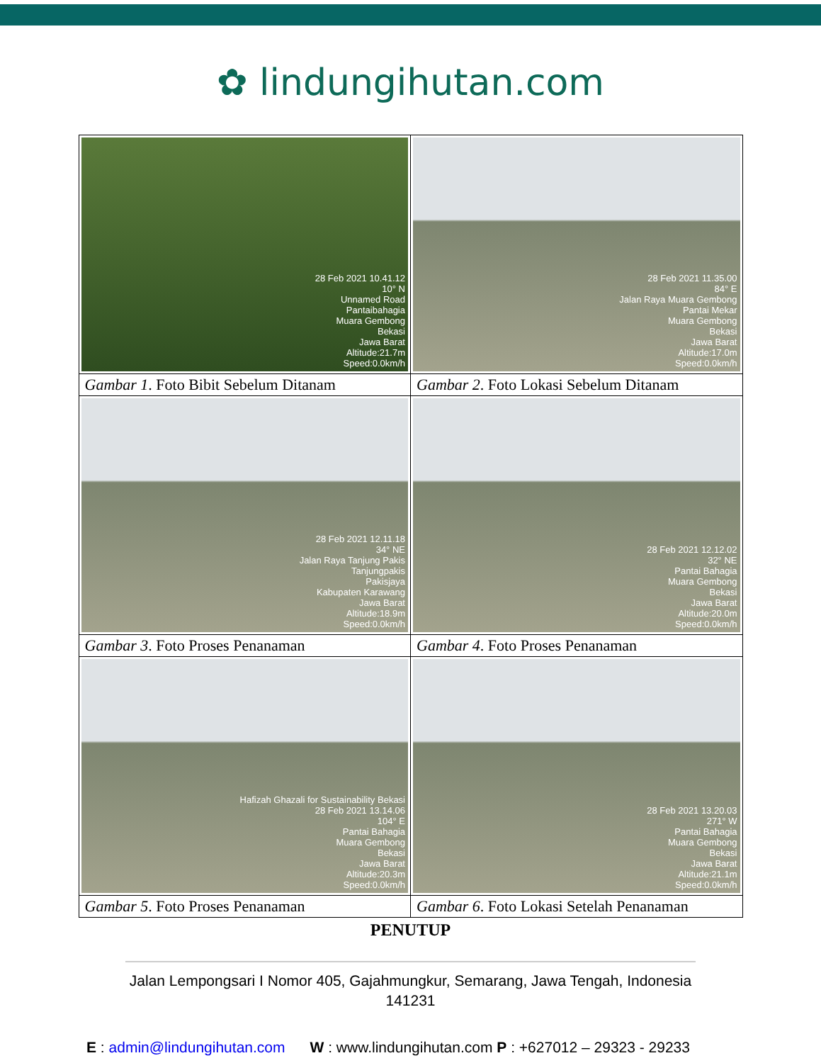✿ lindungihutan.com
| 28 Feb 2021 10.41.12 10° N Unnamed Road Pantaibahagia Muara Gembong Bekasi Jawa Barat Altitude:21.7m Speed:0.0km/h | 28 Feb 2021 11.35.00 84° E Jalan Raya Muara Gembong Pantai Mekar Muara Gembong Bekasi Jawa Barat Altitude:17.0m Speed:0.0km/h |
| Gambar 1 . Foto Bibit Sebelum Ditanam | Gambar 2 . Foto Lokasi Sebelum Ditanam |
| 28 Feb 2021 12.11.18 34° NE Jalan Raya Tanjung Pakis Tanjungpakis Pakisjaya Kabupaten Karawang Jawa Barat Altitude:18.9m Speed:0.0km/h | 28 Feb 2021 12.12.02 32° NE Pantai Bahagia Muara Gembong Bekasi Jawa Barat Altitude:20.0m Speed:0.0km/h |
| Gambar 3 . Foto Proses Penanaman | Gambar 4 . Foto Proses Penanaman |
| Hafizah Ghazali for Sustainability Bekasi 28 Feb 2021 13.14.06 104° E Pantai Bahagia Muara Gembong Bekasi Jawa Barat Altitude:20.3m Speed:0.0km/h | 28 Feb 2021 13.20.03 271° W Pantai Bahagia Muara Gembong Bekasi Jawa Barat Altitude:21.1m Speed:0.0km/h |
| Gambar 5 . Foto Proses Penanaman | Gambar 6 . Foto Lokasi Setelah Penanaman |
PENUTUP
Jalan Lempongsari I Nomor 405, Gajahmungkur, Semarang, Jawa Tengah, Indonesia
141231
E : admin@lindungihutan.com W : www.lindungihutan.com P : +627012 – 29323 - 29233